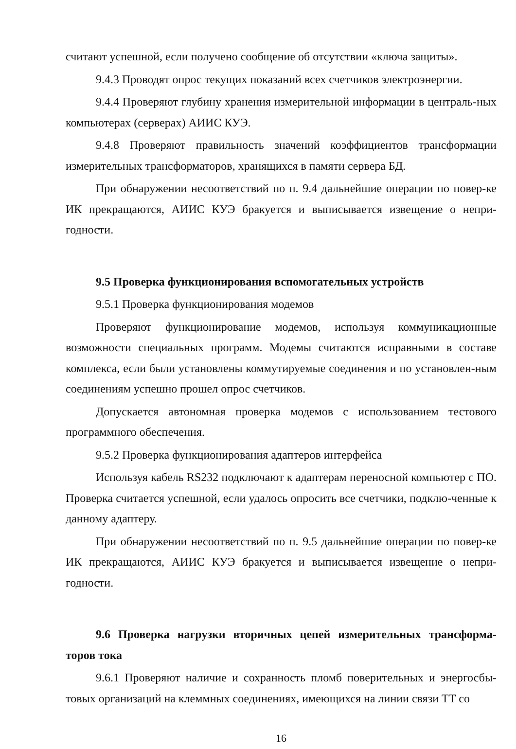считают успешной, если получено сообщение об отсутствии «ключа защиты».
9.4.3 Проводят опрос текущих показаний всех счетчиков электроэнергии.
9.4.4 Проверяют глубину хранения измерительной информации в централь-ных компьютерах (серверах) АИИС КУЭ.
9.4.8 Проверяют правильность значений коэффициентов трансформации измерительных трансформаторов, хранящихся в памяти сервера БД.
При обнаружении несоответствий по п. 9.4 дальнейшие операции по повер-ке ИК прекращаются, АИИС КУЭ бракуется и выписывается извещение о непри-годности.
9.5 Проверка функционирования вспомогательных устройств
9.5.1 Проверка функционирования модемов
Проверяют функционирование модемов, используя коммуникационные возможности специальных программ. Модемы считаются исправными в составе комплекса, если были установлены коммутируемые соединения и по установлен-ным соединениям успешно прошел опрос счетчиков.
Допускается автономная проверка модемов с использованием тестового программного обеспечения.
9.5.2 Проверка функционирования адаптеров интерфейса
Используя кабель RS232 подключают к адаптерам переносной компьютер с ПО. Проверка считается успешной, если удалось опросить все счетчики, подклю-ченные к данному адаптеру.
При обнаружении несоответствий по п. 9.5 дальнейшие операции по повер-ке ИК прекращаются, АИИС КУЭ бракуется и выписывается извещение о непри-годности.
9.6 Проверка нагрузки вторичных цепей измерительных трансформа-торов тока
9.6.1 Проверяют наличие и сохранность пломб поверительных и энергосбы-товых организаций на клеммных соединениях, имеющихся на линии связи ТТ со
16